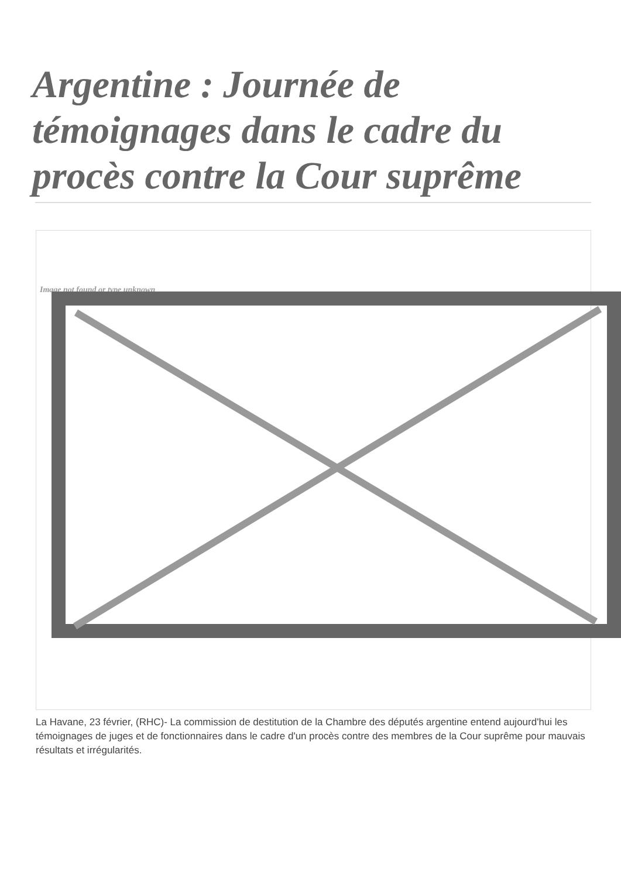Argentine : Journée de témoignages dans le cadre du procès contre la Cour suprême
Image not found or type unknown
La Havane, 23 février, (RHC)- La commission de destitution de la Chambre des députés argentine entend aujourd'hui les témoignages de juges et de fonctionnaires dans le cadre d'un procès contre des membres de la Cour suprême pour mauvais résultats et irrégularités.